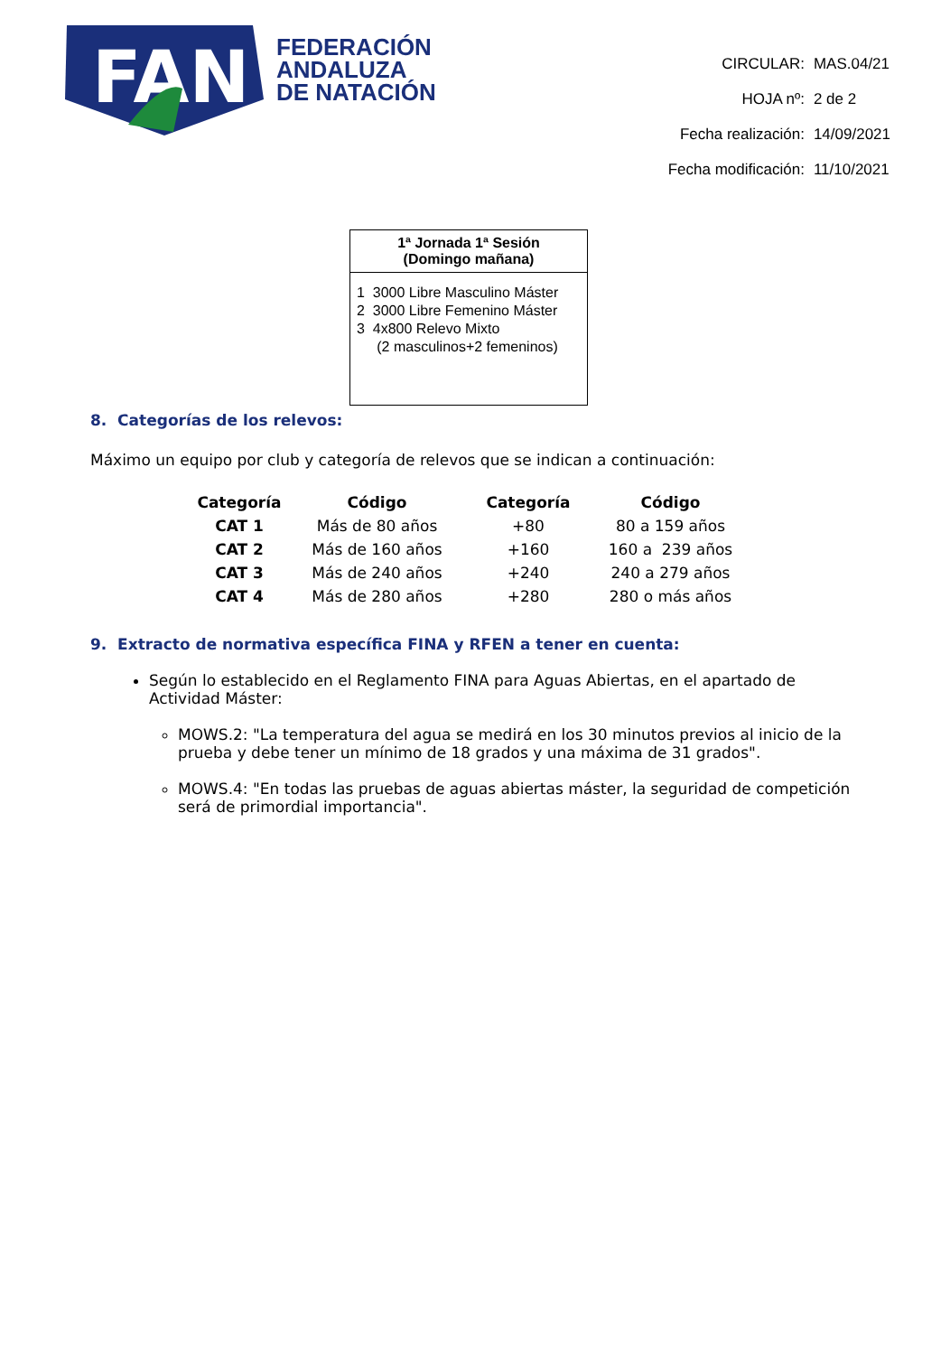FAN
FEDERACIÓN
ANDALUZA
DE NATACIÓN
| CIRCULAR: | MAS.04/21 |
| HOJA nº: | 2 de 2 |
| Fecha realización: | 14/09/2021 |
| Fecha modificación: | 11/10/2021 |
1ª Jornada 1ª Sesión
(Domingo mañana)
1 3000 Libre Masculino Máster
2 3000 Libre Femenino Máster
3 4x800 Relevo Mixto
(2 masculinos+2 femeninos)
8. Categorías de los relevos:
Máximo un equipo por club y categoría de relevos que se indican a continuación:
| Categoría | Código | Categoría | Código |
| --- | --- | --- | --- |
| CAT 1 | Más de 80 años | +80 | 80 a 159 años |
| CAT 2 | Más de 160 años | +160 | 160 a 239 años |
| CAT 3 | Más de 240 años | +240 | 240 a 279 años |
| CAT 4 | Más de 280 años | +280 | 280 o más años |
9. Extracto de normativa específica FINA y RFEN a tener en cuenta:
Según lo establecido en el Reglamento FINA para Aguas Abiertas, en el apartado de Actividad Máster:
MOWS.2: "La temperatura del agua se medirá en los 30 minutos previos al inicio de la prueba y debe tener un mínimo de 18 grados y una máxima de 31 grados".
MOWS.4: "En todas las pruebas de aguas abiertas máster, la seguridad de competición será de primordial importancia".